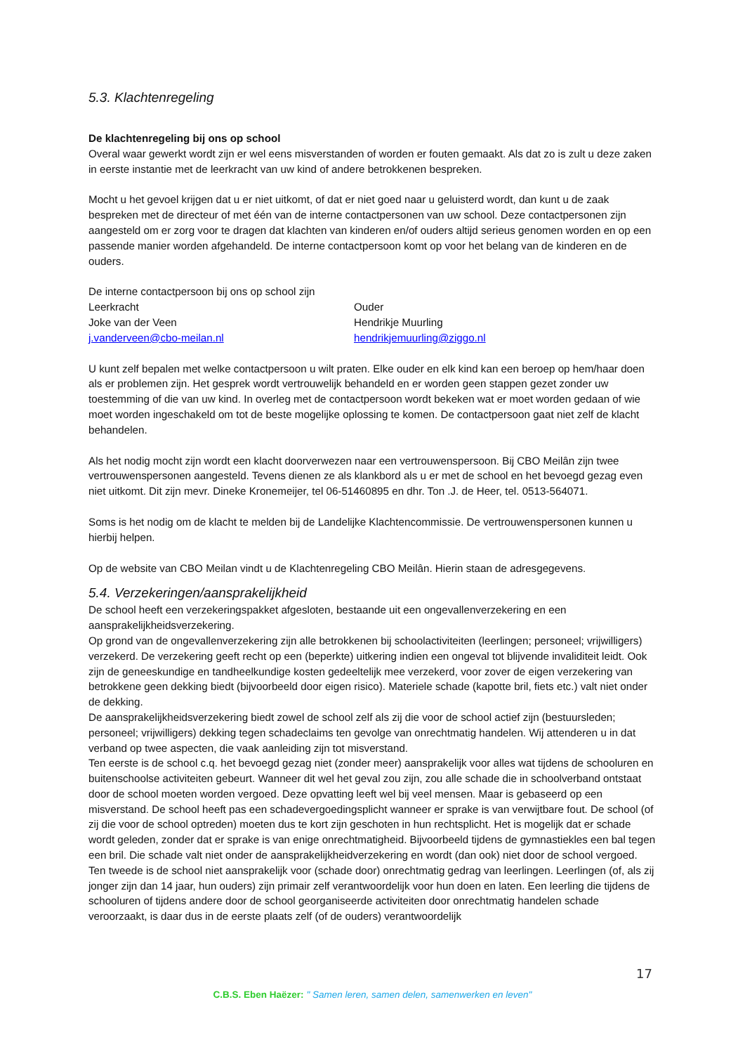5.3. Klachtenregeling
De klachtenregeling bij ons op school
Overal waar gewerkt wordt zijn er wel eens misverstanden of worden er fouten gemaakt. Als dat zo is zult u deze zaken in eerste instantie met de leerkracht van uw kind of andere betrokkenen bespreken.
Mocht u het gevoel krijgen dat u er niet uitkomt, of dat er niet goed naar u geluisterd wordt, dan kunt u de zaak bespreken met de directeur of met één van de interne contactpersonen van uw school. Deze contactpersonen zijn aangesteld om er zorg voor te dragen dat klachten van kinderen en/of ouders altijd serieus genomen worden en op een passende manier worden afgehandeld. De interne contactpersoon komt op voor het belang van de kinderen en de ouders.
De interne contactpersoon bij ons op school zijn
Leerkracht
Joke van der Veen
j.vanderveen@cbo-meilan.nl
Ouder
Hendrikje Muurling
hendrikjemuurling@ziggo.nl
U kunt zelf bepalen met welke contactpersoon u wilt praten. Elke ouder en elk kind kan een beroep op hem/haar doen als er problemen zijn. Het gesprek wordt vertrouwelijk behandeld en er worden geen stappen gezet zonder uw toestemming of die van uw kind. In overleg met de contactpersoon wordt bekeken wat er moet worden gedaan of wie moet worden ingeschakeld om tot de beste mogelijke oplossing te komen. De contactpersoon gaat niet zelf de klacht behandelen.
Als het nodig mocht zijn wordt een klacht doorverwezen naar een vertrouwenspersoon. Bij CBO Meilân zijn twee vertrouwenspersonen aangesteld. Tevens dienen ze als klankbord als u er met de school en het bevoegd gezag even niet uitkomt. Dit zijn mevr. Dineke Kronemeijer, tel 06-51460895 en dhr. Ton .J. de Heer, tel. 0513-564071.
Soms is het nodig om de klacht te melden bij de Landelijke Klachtencommissie. De vertrouwenspersonen kunnen u hierbij helpen.
Op de website van CBO Meilan vindt u de Klachtenregeling CBO Meilân. Hierin staan de adresgegevens.
5.4. Verzekeringen/aansprakelijkheid
De school heeft een verzekeringspakket afgesloten, bestaande uit een ongevallenverzekering en een aansprakelijkheidsverzekering.
Op grond van de ongevallenverzekering zijn alle betrokkenen bij schoolactiviteiten (leerlingen; personeel; vrijwilligers) verzekerd. De verzekering geeft recht op een (beperkte) uitkering indien een ongeval tot blijvende invaliditeit leidt. Ook zijn de geneeskundige en tandheelkundige kosten gedeeltelijk mee verzekerd, voor zover de eigen verzekering van betrokkene geen dekking biedt (bijvoorbeeld door eigen risico). Materiele schade (kapotte bril, fiets etc.) valt niet onder de dekking.
De aansprakelijkheidsverzekering biedt zowel de school zelf als zij die voor de school actief zijn (bestuursleden; personeel; vrijwilligers) dekking tegen schadeclaims ten gevolge van onrechtmatig handelen. Wij attenderen u in dat verband op twee aspecten, die vaak aanleiding zijn tot misverstand.
Ten eerste is de school c.q. het bevoegd gezag niet (zonder meer) aansprakelijk voor alles wat tijdens de schooluren en buitenschoolse activiteiten gebeurt. Wanneer dit wel het geval zou zijn, zou alle schade die in schoolverband ontstaat door de school moeten worden vergoed. Deze opvatting leeft wel bij veel mensen. Maar is gebaseerd op een misverstand. De school heeft pas een schadevergoedingsplicht wanneer er sprake is van verwijtbare fout. De school (of zij die voor de school optreden) moeten dus te kort zijn geschoten in hun rechtsplicht. Het is mogelijk dat er schade wordt geleden, zonder dat er sprake is van enige onrechtmatigheid. Bijvoorbeeld tijdens de gymnastiekles een bal tegen een bril. Die schade valt niet onder de aansprakelijkheidverzekering en wordt (dan ook) niet door de school vergoed.
Ten tweede is de school niet aansprakelijk voor (schade door) onrechtmatig gedrag van leerlingen. Leerlingen (of, als zij jonger zijn dan 14 jaar, hun ouders) zijn primair zelf verantwoordelijk voor hun doen en laten. Een leerling die tijdens de schooluren of tijdens andere door de school georganiseerde activiteiten door onrechtmatig handelen schade veroorzaakt, is daar dus in de eerste plaats zelf (of de ouders) verantwoordelijk
17
C.B.S. Eben Haëzer: " Samen leren, samen delen, samenwerken en leven"